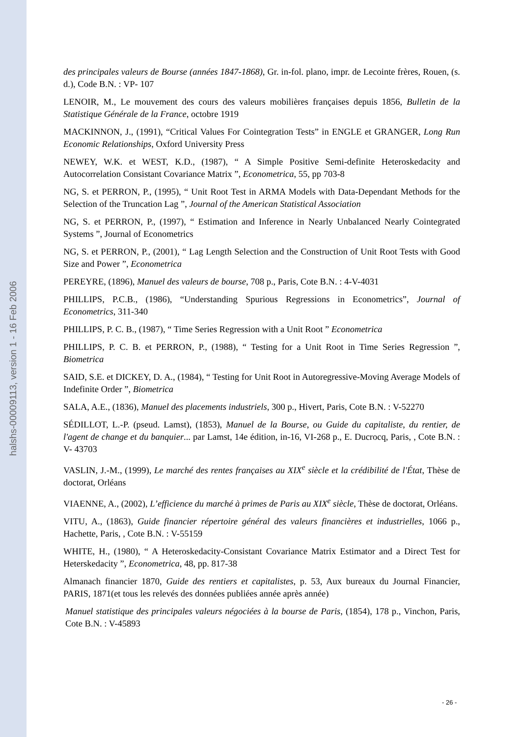halshs-00009113, version 1 - 16 Feb 2006
des principales valeurs de Bourse (années 1847-1868), Gr. in-fol. plano, impr. de Lecointe frères, Rouen, (s. d.), Code B.N. : VP- 107
LENOIR, M., Le mouvement des cours des valeurs mobilières françaises depuis 1856, Bulletin de la Statistique Générale de la France, octobre 1919
MACKINNON, J., (1991), “Critical Values For Cointegration Tests” in ENGLE et GRANGER, Long Run Economic Relationships, Oxford University Press
NEWEY, W.K. et WEST, K.D., (1987), “ A Simple Positive Semi-definite Heteroskedacity and Autocorrelation Consistant Covariance Matrix ”, Econometrica, 55, pp 703-8
NG, S. et PERRON, P., (1995), “ Unit Root Test in ARMA Models with Data-Dependant Methods for the Selection of the Truncation Lag ”, Journal of the American Statistical Association
NG, S. et PERRON, P., (1997), “ Estimation and Inference in Nearly Unbalanced Nearly Cointegrated Systems ”, Journal of Econometrics
NG, S. et PERRON, P., (2001), “ Lag Length Selection and the Construction of Unit Root Tests with Good Size and Power ”, Econometrica
PEREYRE, (1896), Manuel des valeurs de bourse, 708 p., Paris, Cote B.N. : 4-V-4031
PHILLIPS, P.C.B., (1986), “Understanding Spurious Regressions in Econometrics”, Journal of Econometrics, 311-340
PHILLIPS, P. C. B., (1987), “ Time Series Regression with a Unit Root ” Econometrica
PHILLIPS, P. C. B. et PERRON, P., (1988), “ Testing for a Unit Root in Time Series Regression ”, Biometrica
SAID, S.E. et DICKEY, D. A., (1984), “ Testing for Unit Root in Autoregressive-Moving Average Models of Indefinite Order ”, Biometrica
SALA, A.E., (1836), Manuel des placements industriels, 300 p., Hivert, Paris, Cote B.N. : V-52270
SÉDILLOT, L.-P. (pseud. Lamst), (1853), Manuel de la Bourse, ou Guide du capitaliste, du rentier, de l'agent de change et du banquier... par Lamst, 14e édition, in-16, VI-268 p., E. Ducrocq, Paris, , Cote B.N. : V- 43703
VASLIN, J.-M., (1999), Le marché des rentes françaises au XIX<sup>e</sup> siècle et la crédibilité de l'État, Thèse de doctorat, Orléans
VIAENNE, A., (2002), L’efficience du marché à primes de Paris au XIX<sup>e</sup> siècle, Thèse de doctorat, Orléans.
VITU, A., (1863), Guide financier répertoire général des valeurs financières et industrielles, 1066 p., Hachette, Paris, , Cote B.N. : V-55159
WHITE, H., (1980), “ A Heteroskedacity-Consistant Covariance Matrix Estimator and a Direct Test for Heterskedacity ”, Econometrica, 48, pp. 817-38
Almanach financier 1870, Guide des rentiers et capitalistes, p. 53, Aux bureaux du Journal Financier, PARIS, 1871(et tous les relevés des données publiées année après année)
Manuel statistique des principales valeurs négociées à la bourse de Paris, (1854), 178 p., Vinchon, Paris, Cote B.N. : V-45893
- 26 -